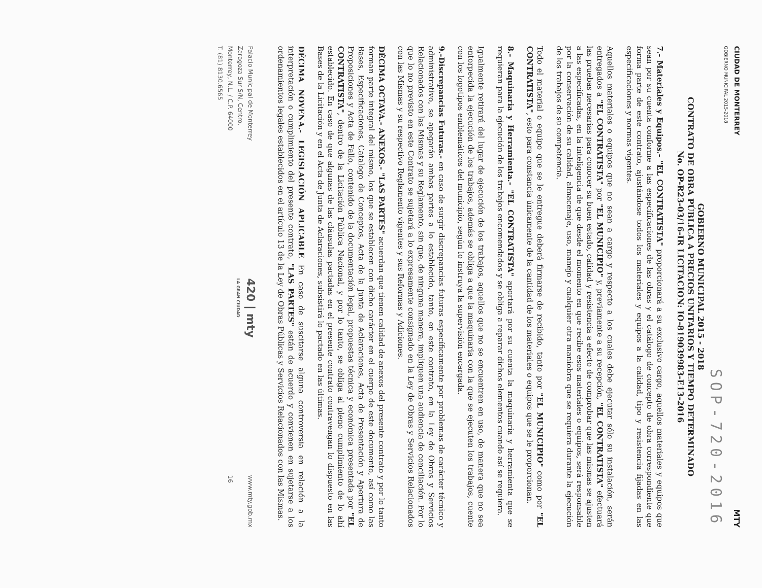CIUDAD DE MONTERREY
GOBIERNO MUNICIPAL 2015-2018
MTY
SOP-720-2016
GOBIERNO MUNICIPAL 2015 - 2018
CONTRATO DE OBRA PÚBLICA A PRECIOS UNITARIOS Y TIEMPO DETERMINADO
No. OP-R23-03/16-IR LICITACION: IO-819039983-E13-2016
7.- Materiales y Equipos.- "EL CONTRATISTA" proporcionará a su exclusivo cargo, aquellos materiales y equipos que sean por su cuenta conforme a las especificaciones de las obras y el catálogo de concepto de obra correspondiente que forma parte de este contrato, ajustándose todos los materiales y equipos a la calidad, tipo y resistencia fijadas en las especificaciones y normas vigentes.
Aquellos materiales o equipos que no sean a cargo y respecto a los cuales debe ejecutar sólo su instalación, serán entregados a "EL CONTRATISTA" por "EL MUNICIPIO" y, previamente a su recepción, "EL CONTRATISTA" efectuará las pruebas necesarias para conocer su buen estado, calidad y resistencia a efecto de comprobar que las mismas se ajusten a las especificadas, en la inteligencia de que desde el momento en que recibe esos materiales o equipos, será responsable por la conservación de su calidad, almacenaje, uso, manejo y cualquier otra maniobra que se requiera durante la ejecución de los trabajos de su competencia.
Todo el material o equipo que se le entregue deberá firmarse de recibido, tanto por "EL MUNICIPIO" como por "EL CONTRATISTA", esto para constancia únicamente de la cantidad de los materiales o equipos que se le proporcionan.
8.- Maquinaria y Herramienta.- "EL CONTRATISTA" aportará por su cuenta la maquinaria y herramienta que se requieran para la ejecución de los trabajos encomendados y se obliga a reparar dichos elementos cuando así se requiera.
Igualmente retirará del lugar de ejecución de los trabajos, aquellos que no se encuentren en uso, de manera que no sea entorpecida la ejecución de los trabajos, además se obliga a que la maquinaria con la que se ejecuten los trabajos, cuente con los logotipos emblemáticos del municipio, según lo instruya la supervisión encargada.
9.-Discrepancias Futuras.- en caso de surgir discrepancias futuras específicamente por problemas de carácter técnico y administrativo, se apegarán ambas partes a lo establecido, tanto, en este contrato, en la Ley de Obras y Servicios Relacionados con las Mismas y su Reglamento, sin que, de ninguna manera, impliquen una audiencia de conciliación. Por lo que lo no previsto en este Contrato se sujetará a lo expresamente consignado en la Ley de Obras y Servicios Relacionados con las Mismas y su respectivo Reglamento vigentes y sus Reformas y Adiciones.
DÉCIMA OCTAVA.- ANEXOS.- "LAS PARTES" acuerdan que tienen calidad de anexos del presente contrato y por lo tanto forman parte integral del mismo, los que se establecen con dicho carácter en el cuerpo de este documento, así como las Bases, Especificaciones, Catalogo de Conceptos, Acta de la Junta de Aclaraciones, Acta de Presentación y Apertura de Proposiciones y Acta de Fallo, contenido de la documentación legal, propuestas técnica y económica presentada por "EL CONTRATISTA", dentro de la Licitación Pública Nacional, y por lo tanto, se obliga al pleno cumplimiento de lo ahí establecido. En caso de que algunas de las cláusulas pactadas en el presente contrato contravengan lo dispuesto en las Bases de la Licitación y en el Acta de Junta de Aclaraciones, subsistirá lo pactado en las últimas.
DÉCIMA NOVENA.- LEGISLACIÓN APLICABLE En caso de suscitarse alguna controversia en relación a la interpretación o cumplimiento del presente contrato, "LAS PARTES" están de acuerdo y convienen en sujetarse a los ordenamientos legales establecidos en el artículo 13 de la Ley de Obras Públicas y Servicios Relacionados con las Mismas.
Palacio Municipal de Monterrey
Zaragoza Sur S/N, Centro,
Monterrey, N.L. / C.P. 64000
T. (81) 8130.6565
420 | mty
LA GRAN CIUDAD
www.mty.gob.mx
16